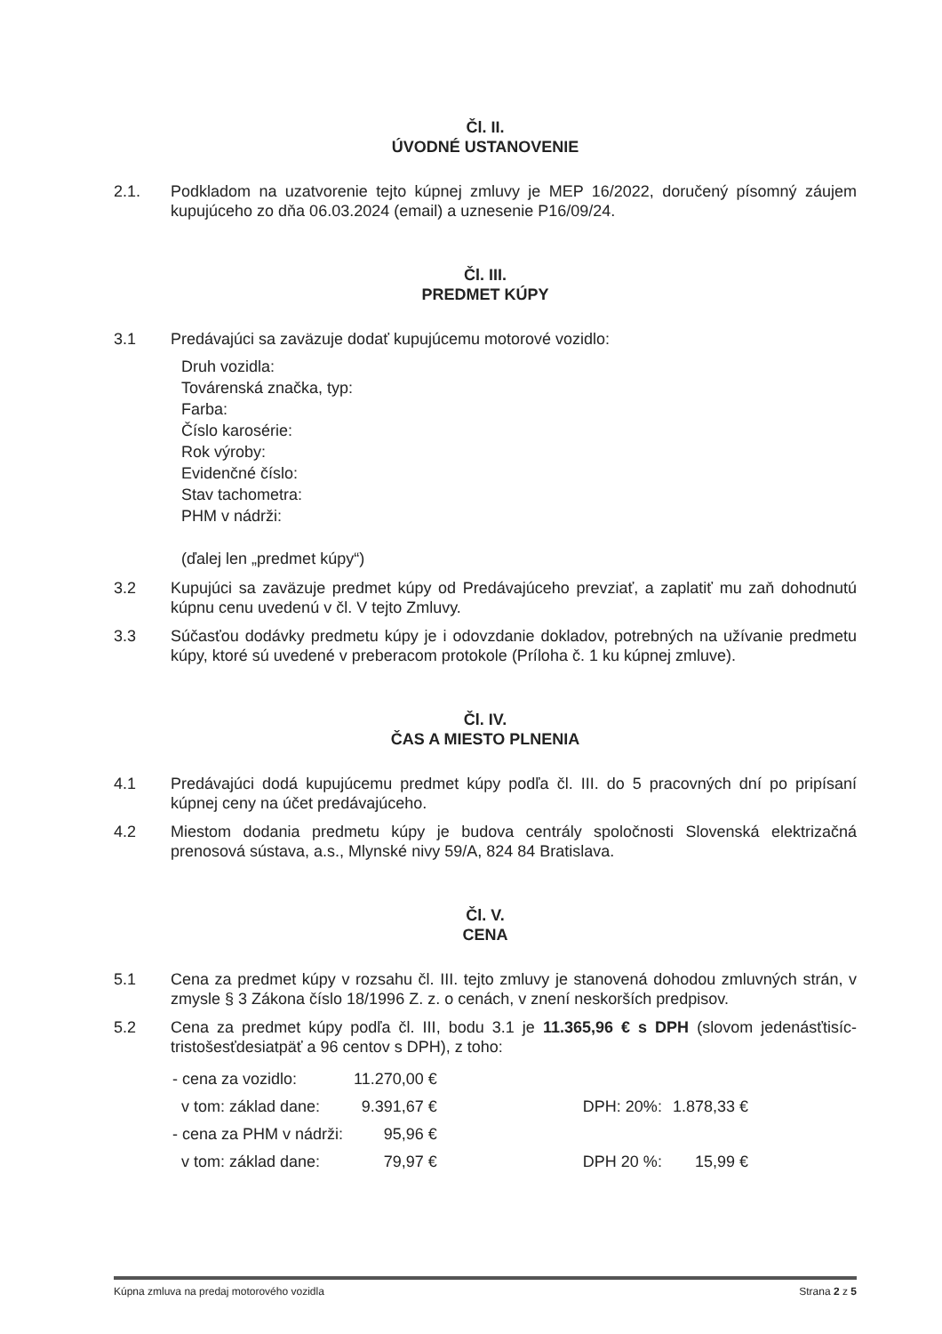Čl. II.
ÚVODNÉ USTANOVENIE
2.1. Podkladom na uzatvorenie tejto kúpnej zmluvy je MEP 16/2022, doručený písomný záujem kupujúceho zo dňa 06.03.2024 (email) a uznesenie P16/09/24.
Čl. III.
PREDMET KÚPY
3.1 Predávajúci sa zaväzuje dodať kupujúcemu motorové vozidlo:
Druh vozidla:
Továrenská značka, typ:
Farba:
Číslo karosérie:
Rok výroby:
Evidenčné číslo:
Stav tachometra:
PHM v nádrži:
(ďalej len „predmet kúpy“)
3.2 Kupujúci sa zaväzuje predmet kúpy od Predávajúceho prevziať, a zaplatiť mu zaň dohodnutú kúpnu cenu uvedenú v čl. V tejto Zmluvy.
3.3 Súčasťou dodávky predmetu kúpy je i odovzdanie dokladov, potrebných na užívanie predmetu kúpy, ktoré sú uvedené v preberacom protokole (Príloha č. 1 ku kúpnej zmluve).
Čl. IV.
ČAS A MIESTO PLNENIA
4.1 Predávajúci dodá kupujúcemu predmet kúpy podľa čl. III. do 5 pracovných dní po pripísaní kúpnej ceny na účet predávajúceho.
4.2 Miestom dodania predmetu kúpy je budova centrály spoločnosti Slovenská elektrizačná prenosová sústava, a.s., Mlynské nivy 59/A, 824 84 Bratislava.
Čl. V.
CENA
5.1 Cena za predmet kúpy v rozsahu čl. III. tejto zmluvy je stanovená dohodou zmluvných strán, v zmysle § 3 Zákona číslo 18/1996 Z. z. o cenách, v znení neskorších predpisov.
5.2 Cena za predmet kúpy podľa čl. III, bodu 3.1 je 11.365,96 € s DPH (slovom jedenásťtisíc-tristošesťdesiatpäť a 96 centov s DPH), z toho:
| - cena za vozidlo: | 11.270,00 € | | | |
| v tom: základ dane: | 9.391,67 € | | DPH: 20%: | 1.878,33 € |
| - cena za PHM v nádrži: | 95,96 € | | | |
| v tom: základ dane: | 79,97 € | | DPH 20 %: | 15,99 € |
Kúpna zmluva na predaj motorového vozidla Strana 2 z 5